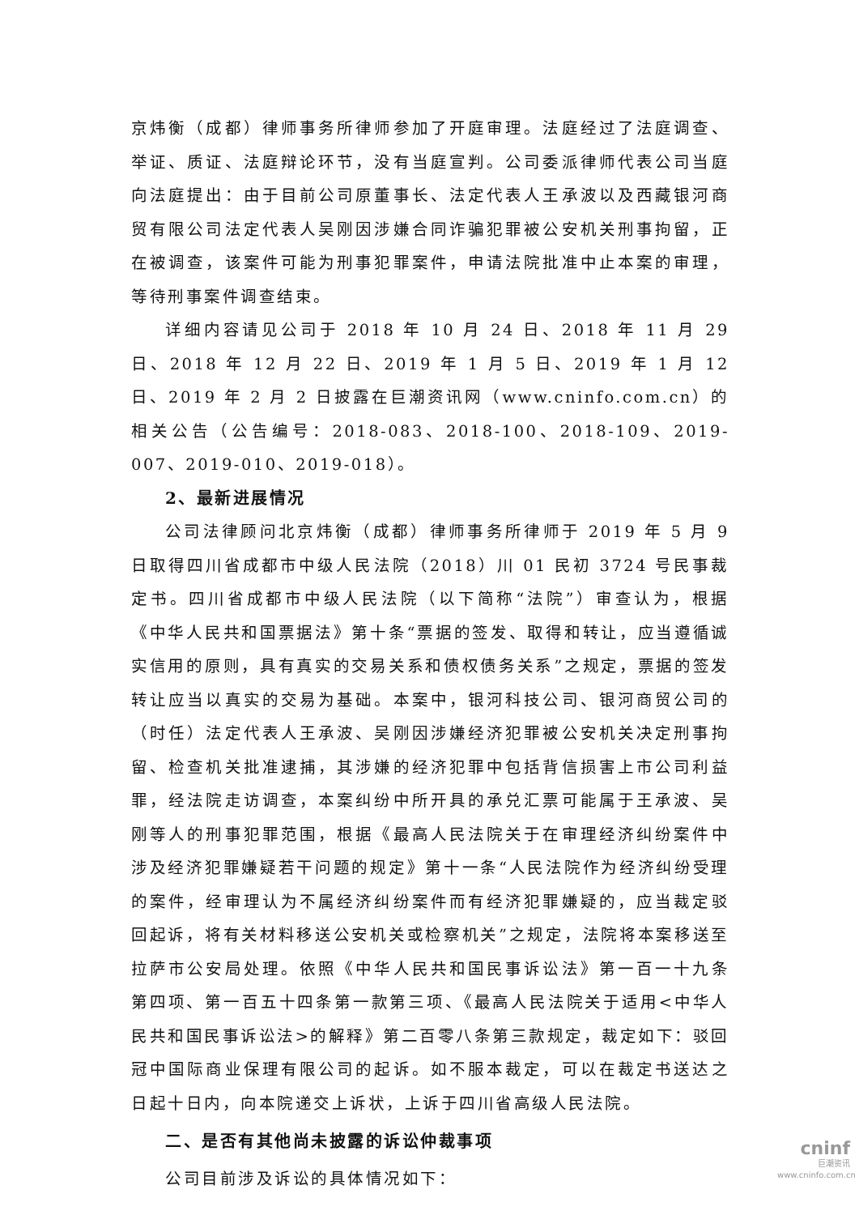京炜衡（成都）律师事务所律师参加了开庭审理。法庭经过了法庭调查、举证、质证、法庭辩论环节，没有当庭宣判。公司委派律师代表公司当庭向法庭提出：由于目前公司原董事长、法定代表人王承波以及西藏银河商贸有限公司法定代表人吴刚因涉嫌合同诈骗犯罪被公安机关刑事拘留，正在被调查，该案件可能为刑事犯罪案件，申请法院批准中止本案的审理，等待刑事案件调查结束。
详细内容请见公司于 2018 年 10 月 24 日、2018 年 11 月 29 日、2018 年 12 月 22 日、2019 年 1 月 5 日、2019 年 1 月 12 日、2019 年 2 月 2 日披露在巨潮资讯网（www.cninfo.com.cn）的相关公告（公告编号：2018-083、2018-100、2018-109、2019-007、2019-010、2019-018）。
2、最新进展情况
公司法律顾问北京炜衡（成都）律师事务所律师于 2019 年 5 月 9 日取得四川省成都市中级人民法院（2018）川 01 民初 3724 号民事裁定书。四川省成都市中级人民法院（以下简称“法院”）审查认为，根据《中华人民共和国票据法》第十条“票据的签发、取得和转让，应当遵循诚实信用的原则，具有真实的交易关系和债权债务关系”之规定，票据的签发转让应当以真实的交易为基础。本案中，银河科技公司、银河商贸公司的（时任）法定代表人王承波、吴刚因涉嫌经济犯罪被公安机关决定刑事拘留、检查机关批准逮捕，其涉嫌的经济犯罪中包括背信损害上市公司利益罪，经法院走访调查，本案纠纷中所开具的承兑汇票可能属于王承波、吴刚等人的刑事犯罪范围，根据《最高人民法院关于在审理经济纠纷案件中涉及经济犯罪嫌疑若干问题的规定》第十一条“人民法院作为经济纠纷受理的案件，经审理认为不属经济纠纷案件而有经济犯罪嫌疑的，应当裁定驳回起诉，将有关材料移送公安机关或检察机关”之规定，法院将本案移送至拉萨市公安局处理。依照《中华人民共和国民事诉讼法》第一百一十九条第四项、第一百五十四条第一款第三项、《最高人民法院关于适用<中华人民共和国民事诉讼法>的解释》第二百零八条第三款规定，裁定如下：驳回冠中国际商业保理有限公司的起诉。如不服本裁定，可以在裁定书送达之日起十日内，向本院递交上诉状，上诉于四川省高级人民法院。
二、是否有其他尚未披露的诉讼仲裁事项
公司目前涉及诉讼的具体情况如下：
cninf
巨潮资讯
www.cninfo.com.cn